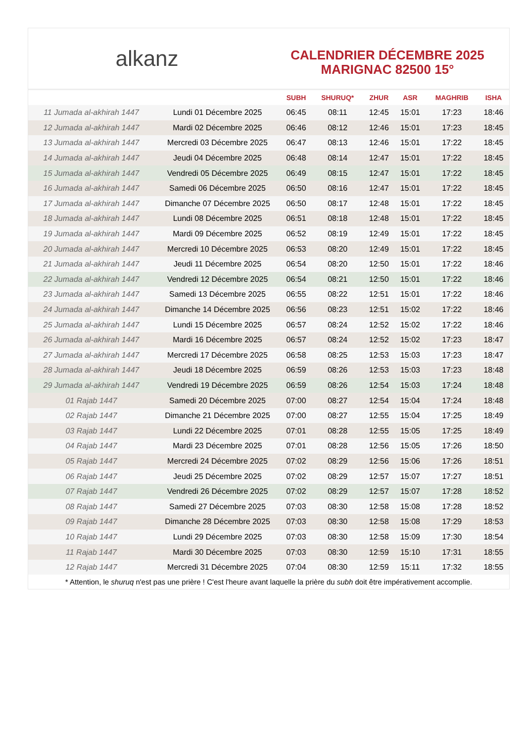alkanz
CALENDRIER DÉCEMBRE 2025
MARIGNAC 82500 15°
| | | SUBH | SHURUQ* | ZHUR | ASR | MAGHRIB | ISHA |
| --- | --- | --- | --- | --- | --- | --- | --- |
| 11 Jumada al-akhirah 1447 | Lundi 01 Décembre 2025 | 06:45 | 08:11 | 12:45 | 15:01 | 17:23 | 18:46 |
| 12 Jumada al-akhirah 1447 | Mardi 02 Décembre 2025 | 06:46 | 08:12 | 12:46 | 15:01 | 17:23 | 18:45 |
| 13 Jumada al-akhirah 1447 | Mercredi 03 Décembre 2025 | 06:47 | 08:13 | 12:46 | 15:01 | 17:22 | 18:45 |
| 14 Jumada al-akhirah 1447 | Jeudi 04 Décembre 2025 | 06:48 | 08:14 | 12:47 | 15:01 | 17:22 | 18:45 |
| 15 Jumada al-akhirah 1447 | Vendredi 05 Décembre 2025 | 06:49 | 08:15 | 12:47 | 15:01 | 17:22 | 18:45 |
| 16 Jumada al-akhirah 1447 | Samedi 06 Décembre 2025 | 06:50 | 08:16 | 12:47 | 15:01 | 17:22 | 18:45 |
| 17 Jumada al-akhirah 1447 | Dimanche 07 Décembre 2025 | 06:50 | 08:17 | 12:48 | 15:01 | 17:22 | 18:45 |
| 18 Jumada al-akhirah 1447 | Lundi 08 Décembre 2025 | 06:51 | 08:18 | 12:48 | 15:01 | 17:22 | 18:45 |
| 19 Jumada al-akhirah 1447 | Mardi 09 Décembre 2025 | 06:52 | 08:19 | 12:49 | 15:01 | 17:22 | 18:45 |
| 20 Jumada al-akhirah 1447 | Mercredi 10 Décembre 2025 | 06:53 | 08:20 | 12:49 | 15:01 | 17:22 | 18:45 |
| 21 Jumada al-akhirah 1447 | Jeudi 11 Décembre 2025 | 06:54 | 08:20 | 12:50 | 15:01 | 17:22 | 18:46 |
| 22 Jumada al-akhirah 1447 | Vendredi 12 Décembre 2025 | 06:54 | 08:21 | 12:50 | 15:01 | 17:22 | 18:46 |
| 23 Jumada al-akhirah 1447 | Samedi 13 Décembre 2025 | 06:55 | 08:22 | 12:51 | 15:01 | 17:22 | 18:46 |
| 24 Jumada al-akhirah 1447 | Dimanche 14 Décembre 2025 | 06:56 | 08:23 | 12:51 | 15:02 | 17:22 | 18:46 |
| 25 Jumada al-akhirah 1447 | Lundi 15 Décembre 2025 | 06:57 | 08:24 | 12:52 | 15:02 | 17:22 | 18:46 |
| 26 Jumada al-akhirah 1447 | Mardi 16 Décembre 2025 | 06:57 | 08:24 | 12:52 | 15:02 | 17:23 | 18:47 |
| 27 Jumada al-akhirah 1447 | Mercredi 17 Décembre 2025 | 06:58 | 08:25 | 12:53 | 15:03 | 17:23 | 18:47 |
| 28 Jumada al-akhirah 1447 | Jeudi 18 Décembre 2025 | 06:59 | 08:26 | 12:53 | 15:03 | 17:23 | 18:48 |
| 29 Jumada al-akhirah 1447 | Vendredi 19 Décembre 2025 | 06:59 | 08:26 | 12:54 | 15:03 | 17:24 | 18:48 |
| 01 Rajab 1447 | Samedi 20 Décembre 2025 | 07:00 | 08:27 | 12:54 | 15:04 | 17:24 | 18:48 |
| 02 Rajab 1447 | Dimanche 21 Décembre 2025 | 07:00 | 08:27 | 12:55 | 15:04 | 17:25 | 18:49 |
| 03 Rajab 1447 | Lundi 22 Décembre 2025 | 07:01 | 08:28 | 12:55 | 15:05 | 17:25 | 18:49 |
| 04 Rajab 1447 | Mardi 23 Décembre 2025 | 07:01 | 08:28 | 12:56 | 15:05 | 17:26 | 18:50 |
| 05 Rajab 1447 | Mercredi 24 Décembre 2025 | 07:02 | 08:29 | 12:56 | 15:06 | 17:26 | 18:51 |
| 06 Rajab 1447 | Jeudi 25 Décembre 2025 | 07:02 | 08:29 | 12:57 | 15:07 | 17:27 | 18:51 |
| 07 Rajab 1447 | Vendredi 26 Décembre 2025 | 07:02 | 08:29 | 12:57 | 15:07 | 17:28 | 18:52 |
| 08 Rajab 1447 | Samedi 27 Décembre 2025 | 07:03 | 08:30 | 12:58 | 15:08 | 17:28 | 18:52 |
| 09 Rajab 1447 | Dimanche 28 Décembre 2025 | 07:03 | 08:30 | 12:58 | 15:08 | 17:29 | 18:53 |
| 10 Rajab 1447 | Lundi 29 Décembre 2025 | 07:03 | 08:30 | 12:58 | 15:09 | 17:30 | 18:54 |
| 11 Rajab 1447 | Mardi 30 Décembre 2025 | 07:03 | 08:30 | 12:59 | 15:10 | 17:31 | 18:55 |
| 12 Rajab 1447 | Mercredi 31 Décembre 2025 | 07:04 | 08:30 | 12:59 | 15:11 | 17:32 | 18:55 |
* Attention, le shuruq n'est pas une prière ! C'est l'heure avant laquelle la prière du subh doit être impérativement accomplie.